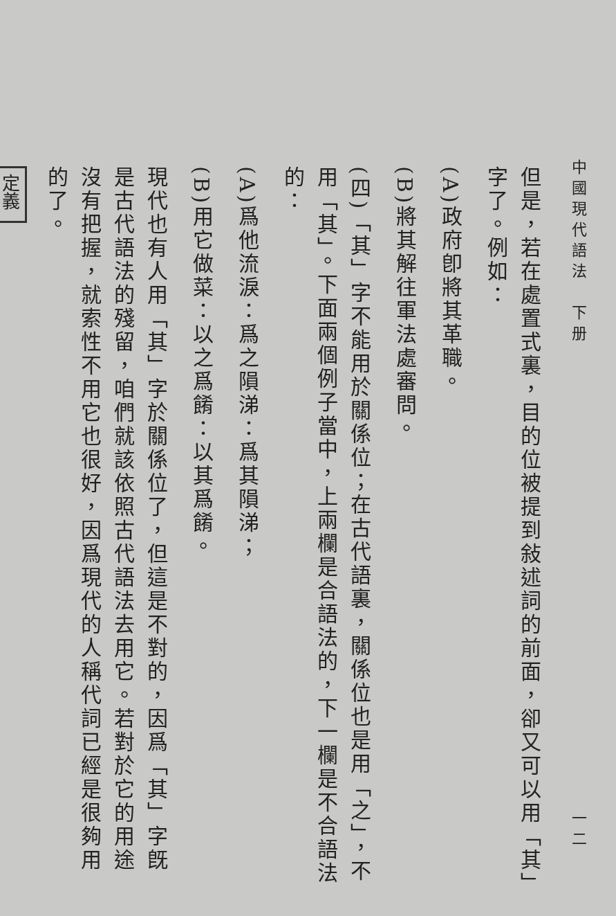中國現代語法　下册 一二
但是，若在處置式裏，目的位被提到敍述詞的前面，卻又可以用「其」字了。例如：
(A)政府卽將其革職。
(B)將其解往軍法處審問。
(四)「其」字不能用於關係位；在古代語裏，關係位也是用「之」，不用「其」。下面兩個例子當中，上兩欄是合語法的，下一欄是不合語法的：
(A)爲他流淚：爲之隕涕：爲其隕涕；
(B)用它做菜：以之爲餚：以其爲餚。
現代也有人用「其」字於關係位了，但這是不對的，因爲「其」字旣是古代語法的殘留，咱們就該依照古代語法去用它。若對於它的用途沒有把握，就索性不用它也很好，因爲現代的人稱代詞已經是很夠用的了。
定義